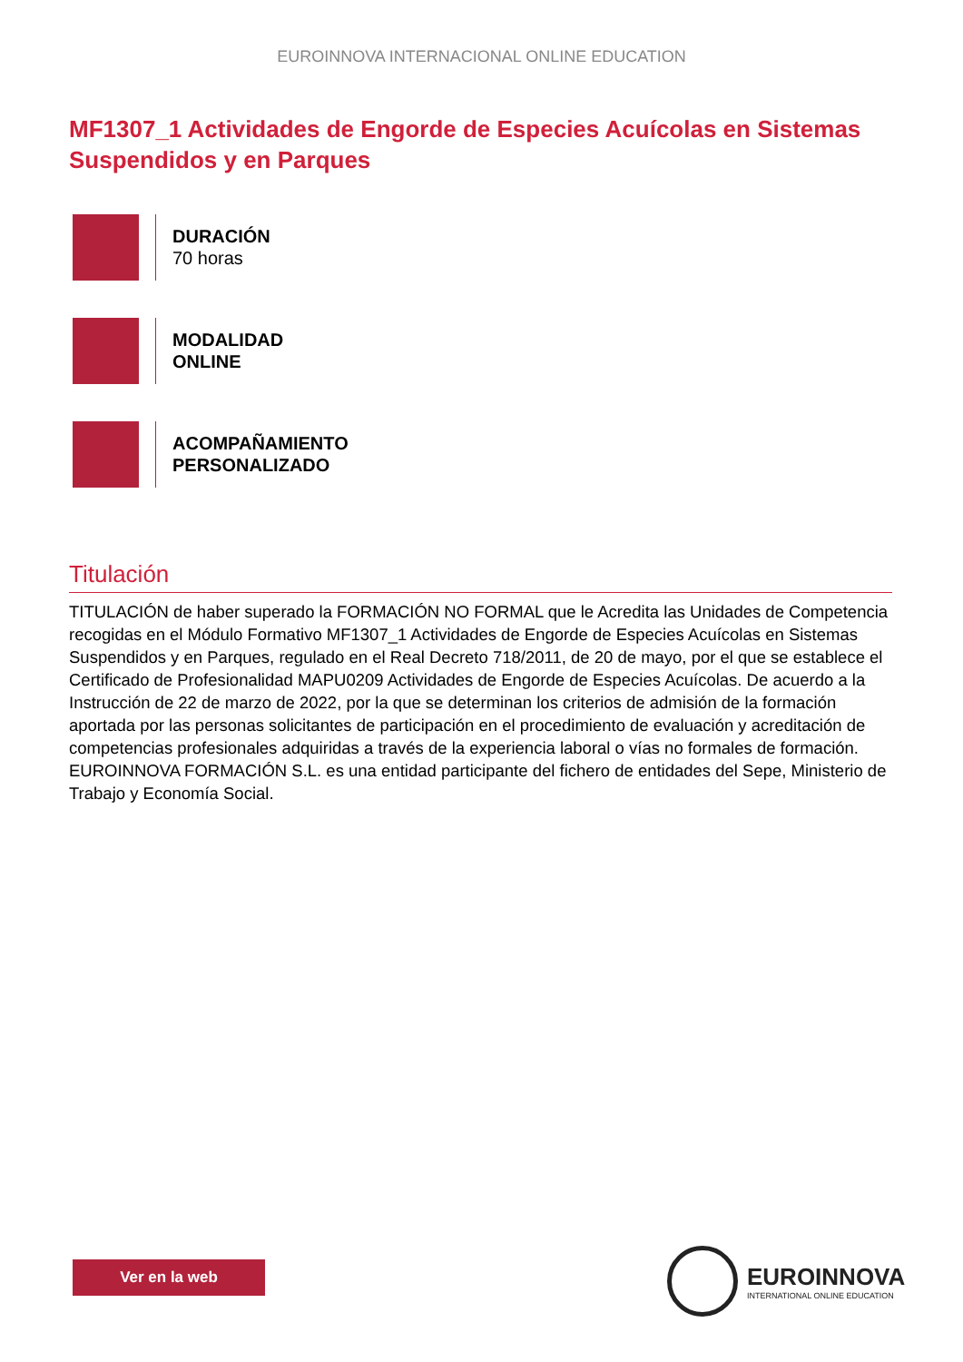EUROINNOVA INTERNACIONAL ONLINE EDUCATION
MF1307_1 Actividades de Engorde de Especies Acuícolas en Sistemas Suspendidos y en Parques
DURACIÓN
70 horas
MODALIDAD
ONLINE
ACOMPAÑAMIENTO
PERSONALIZADO
Titulación
TITULACIÓN de haber superado la FORMACIÓN NO FORMAL que le Acredita las Unidades de Competencia recogidas en el Módulo Formativo MF1307_1 Actividades de Engorde de Especies Acuícolas en Sistemas Suspendidos y en Parques, regulado en el Real Decreto 718/2011, de 20 de mayo, por el que se establece el Certificado de Profesionalidad MAPU0209 Actividades de Engorde de Especies Acuícolas. De acuerdo a la Instrucción de 22 de marzo de 2022, por la que se determinan los criterios de admisión de la formación aportada por las personas solicitantes de participación en el procedimiento de evaluación y acreditación de competencias profesionales adquiridas a través de la experiencia laboral o vías no formales de formación. EUROINNOVA FORMACIÓN S.L. es una entidad participante del fichero de entidades del Sepe, Ministerio de Trabajo y Economía Social.
Ver en la web
EUROINNOVA
INTERNATIONAL ONLINE EDUCATION